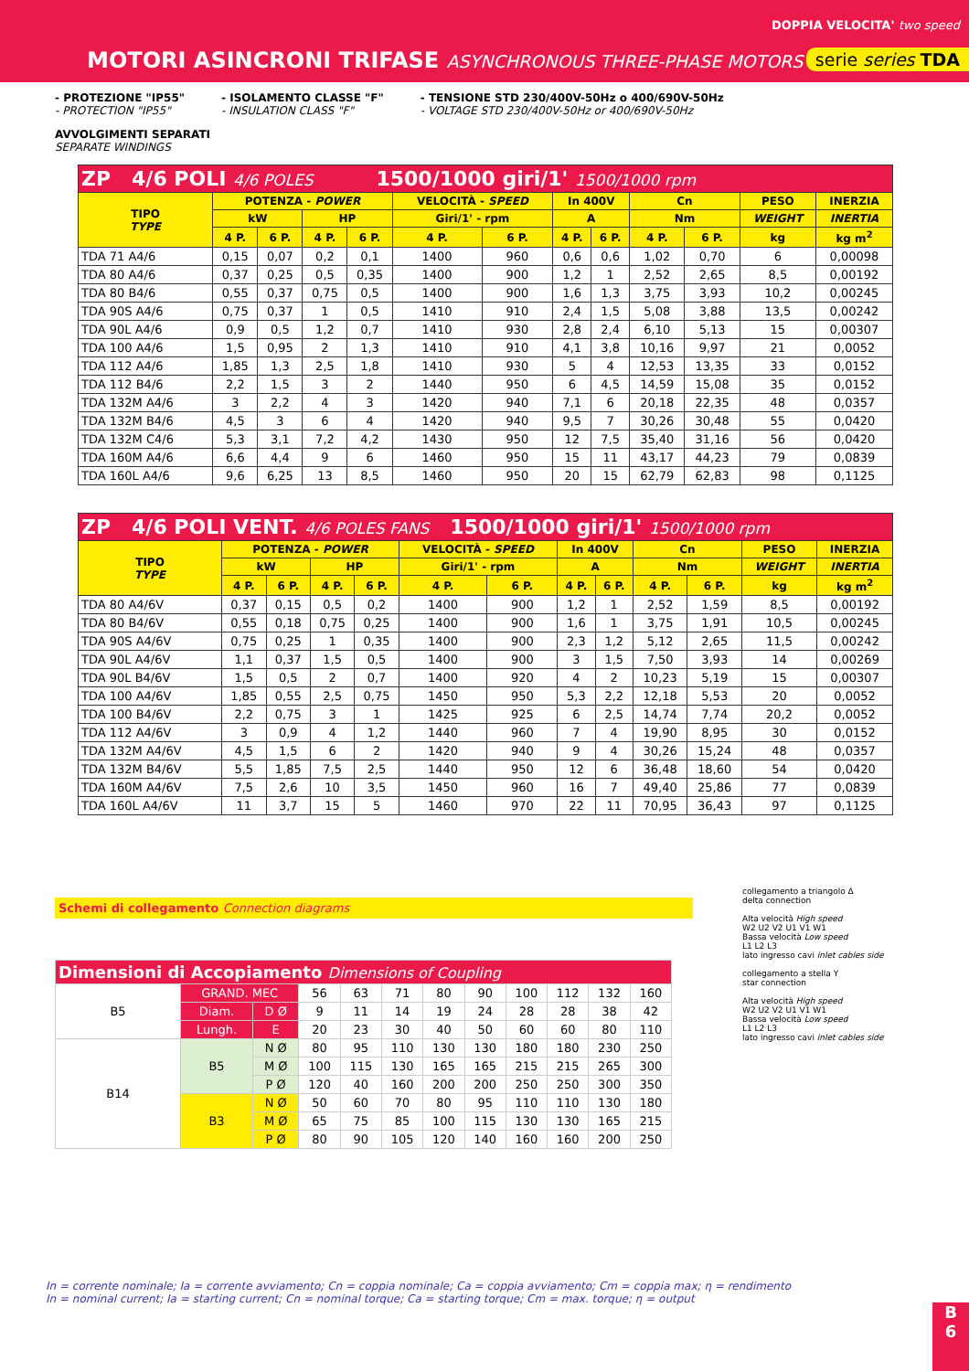DOPPIA VELOCITA' two speed
MOTORI ASINCRONI TRIFASE ASYNCHRONOUS THREE-PHASE MOTORS
serie series TDA
- PROTEZIONE "IP55"
- PROTECTION "IP55"
- ISOLAMENTO CLASSE "F"
- INSULATION CLASS "F"
- TENSIONE STD 230/400V-50Hz o 400/690V-50Hz
- VOLTAGE STD 230/400V-50Hz or 400/690V-50Hz
AVVOLGIMENTI SEPARATI
SEPARATE WINDINGS
| ZP 4/6 POLI 4/6 POLES 1500/1000 giri/1' 1500/1000 rpm | | | | | | | | | | | | |
| TIPO TYPE | POTENZA - POWER | | | | VELOCITÀ - SPEED | | In 400V | | Cn | | PESO | INERZIA |
| | kW | | HP | | Giri/1' - rpm | | A | | Nm | | WEIGHT | INERTIA |
| | 4 P. | 6 P. | 4 P. | 6 P. | 4 P. | 6 P. | 4 P. | 6 P. | 4 P. | 6 P. | kg | kg m<sup>2</sup> |
| TDA 71 A4/6 | 0,15 | 0,07 | 0,2 | 0,1 | 1400 | 960 | 0,6 | 0,6 | 1,02 | 0,70 | 6 | 0,00098 |
| TDA 80 A4/6 | 0,37 | 0,25 | 0,5 | 0,35 | 1400 | 900 | 1,2 | 1 | 2,52 | 2,65 | 8,5 | 0,00192 |
| TDA 80 B4/6 | 0,55 | 0,37 | 0,75 | 0,5 | 1400 | 900 | 1,6 | 1,3 | 3,75 | 3,93 | 10,2 | 0,00245 |
| TDA 90S A4/6 | 0,75 | 0,37 | 1 | 0,5 | 1410 | 910 | 2,4 | 1,5 | 5,08 | 3,88 | 13,5 | 0,00242 |
| TDA 90L A4/6 | 0,9 | 0,5 | 1,2 | 0,7 | 1410 | 930 | 2,8 | 2,4 | 6,10 | 5,13 | 15 | 0,00307 |
| TDA 100 A4/6 | 1,5 | 0,95 | 2 | 1,3 | 1410 | 910 | 4,1 | 3,8 | 10,16 | 9,97 | 21 | 0,0052 |
| TDA 112 A4/6 | 1,85 | 1,3 | 2,5 | 1,8 | 1410 | 930 | 5 | 4 | 12,53 | 13,35 | 33 | 0,0152 |
| TDA 112 B4/6 | 2,2 | 1,5 | 3 | 2 | 1440 | 950 | 6 | 4,5 | 14,59 | 15,08 | 35 | 0,0152 |
| TDA 132M A4/6 | 3 | 2,2 | 4 | 3 | 1420 | 940 | 7,1 | 6 | 20,18 | 22,35 | 48 | 0,0357 |
| TDA 132M B4/6 | 4,5 | 3 | 6 | 4 | 1420 | 940 | 9,5 | 7 | 30,26 | 30,48 | 55 | 0,0420 |
| TDA 132M C4/6 | 5,3 | 3,1 | 7,2 | 4,2 | 1430 | 950 | 12 | 7,5 | 35,40 | 31,16 | 56 | 0,0420 |
| TDA 160M A4/6 | 6,6 | 4,4 | 9 | 6 | 1460 | 950 | 15 | 11 | 43,17 | 44,23 | 79 | 0,0839 |
| TDA 160L A4/6 | 9,6 | 6,25 | 13 | 8,5 | 1460 | 950 | 20 | 15 | 62,79 | 62,83 | 98 | 0,1125 |
| ZP 4/6 POLI VENT. 4/6 POLES FANS 1500/1000 giri/1' 1500/1000 rpm | | | | | | | | | | | | |
| TIPO TYPE | POTENZA - POWER | | | | VELOCITÀ - SPEED | | In 400V | | Cn | | PESO | INERZIA |
| | kW | | HP | | Giri/1' - rpm | | A | | Nm | | WEIGHT | INERTIA |
| | 4 P. | 6 P. | 4 P. | 6 P. | 4 P. | 6 P. | 4 P. | 6 P. | 4 P. | 6 P. | kg | kg m<sup>2</sup> |
| TDA 80 A4/6V | 0,37 | 0,15 | 0,5 | 0,2 | 1400 | 900 | 1,2 | 1 | 2,52 | 1,59 | 8,5 | 0,00192 |
| TDA 80 B4/6V | 0,55 | 0,18 | 0,75 | 0,25 | 1400 | 900 | 1,6 | 1 | 3,75 | 1,91 | 10,5 | 0,00245 |
| TDA 90S A4/6V | 0,75 | 0,25 | 1 | 0,35 | 1400 | 900 | 2,3 | 1,2 | 5,12 | 2,65 | 11,5 | 0,00242 |
| TDA 90L A4/6V | 1,1 | 0,37 | 1,5 | 0,5 | 1400 | 900 | 3 | 1,5 | 7,50 | 3,93 | 14 | 0,00269 |
| TDA 90L B4/6V | 1,5 | 0,5 | 2 | 0,7 | 1400 | 920 | 4 | 2 | 10,23 | 5,19 | 15 | 0,00307 |
| TDA 100 A4/6V | 1,85 | 0,55 | 2,5 | 0,75 | 1450 | 950 | 5,3 | 2,2 | 12,18 | 5,53 | 20 | 0,0052 |
| TDA 100 B4/6V | 2,2 | 0,75 | 3 | 1 | 1425 | 925 | 6 | 2,5 | 14,74 | 7,74 | 20,2 | 0,0052 |
| TDA 112 A4/6V | 3 | 0,9 | 4 | 1,2 | 1440 | 960 | 7 | 4 | 19,90 | 8,95 | 30 | 0,0152 |
| TDA 132M A4/6V | 4,5 | 1,5 | 6 | 2 | 1420 | 940 | 9 | 4 | 30,26 | 15,24 | 48 | 0,0357 |
| TDA 132M B4/6V | 5,5 | 1,85 | 7,5 | 2,5 | 1440 | 950 | 12 | 6 | 36,48 | 18,60 | 54 | 0,0420 |
| TDA 160M A4/6V | 7,5 | 2,6 | 10 | 3,5 | 1450 | 960 | 16 | 7 | 49,40 | 25,86 | 77 | 0,0839 |
| TDA 160L A4/6V | 11 | 3,7 | 15 | 5 | 1460 | 970 | 22 | 11 | 70,95 | 36,43 | 97 | 0,1125 |
Schemi di collegamento Connection diagrams
| Dimensioni di Accopiamento Dimensions of Coupling | | | | | | | | | | | |
| B5 | GRAND. MEC | | 56 | 63 | 71 | 80 | 90 | 100 | 112 | 132 | 160 |
| | Diam. | D Ø | 9 | 11 | 14 | 19 | 24 | 28 | 28 | 38 | 42 |
| | Lungh. | E | 20 | 23 | 30 | 40 | 50 | 60 | 60 | 80 | 110 |
| B14 | B5 | N Ø | 80 | 95 | 110 | 130 | 130 | 180 | 180 | 230 | 250 |
| | | M Ø | 100 | 115 | 130 | 165 | 165 | 215 | 215 | 265 | 300 |
| | | P Ø | 120 | 40 | 160 | 200 | 200 | 250 | 250 | 300 | 350 |
| | B3 | N Ø | 50 | 60 | 70 | 80 | 95 | 110 | 110 | 130 | 180 |
| | | M Ø | 65 | 75 | 85 | 100 | 115 | 130 | 130 | 165 | 215 |
| | | P Ø | 80 | 90 | 105 | 120 | 140 | 160 | 160 | 200 | 250 |
collegamento a triangolo Δ
delta connection
Alta velocità High speed
W2 U2 V2 U1 V1 W1
Bassa velocità Low speed
L1 L2 L3
lato ingresso cavi inlet cables side
collegamento a stella Y
star connection
Alta velocità High speed
W2 U2 V2 U1 V1 W1
Bassa velocità Low speed
L1 L2 L3
lato ingresso cavi inlet cables side
In = corrente nominale; Ia = corrente avviamento; Cn = coppia nominale; Ca = coppia avviamento; Cm = coppia max; η = rendimento
In = nominal current; Ia = starting current; Cn = nominal torque; Ca = starting torque; Cm = max. torque; η = output
B
6